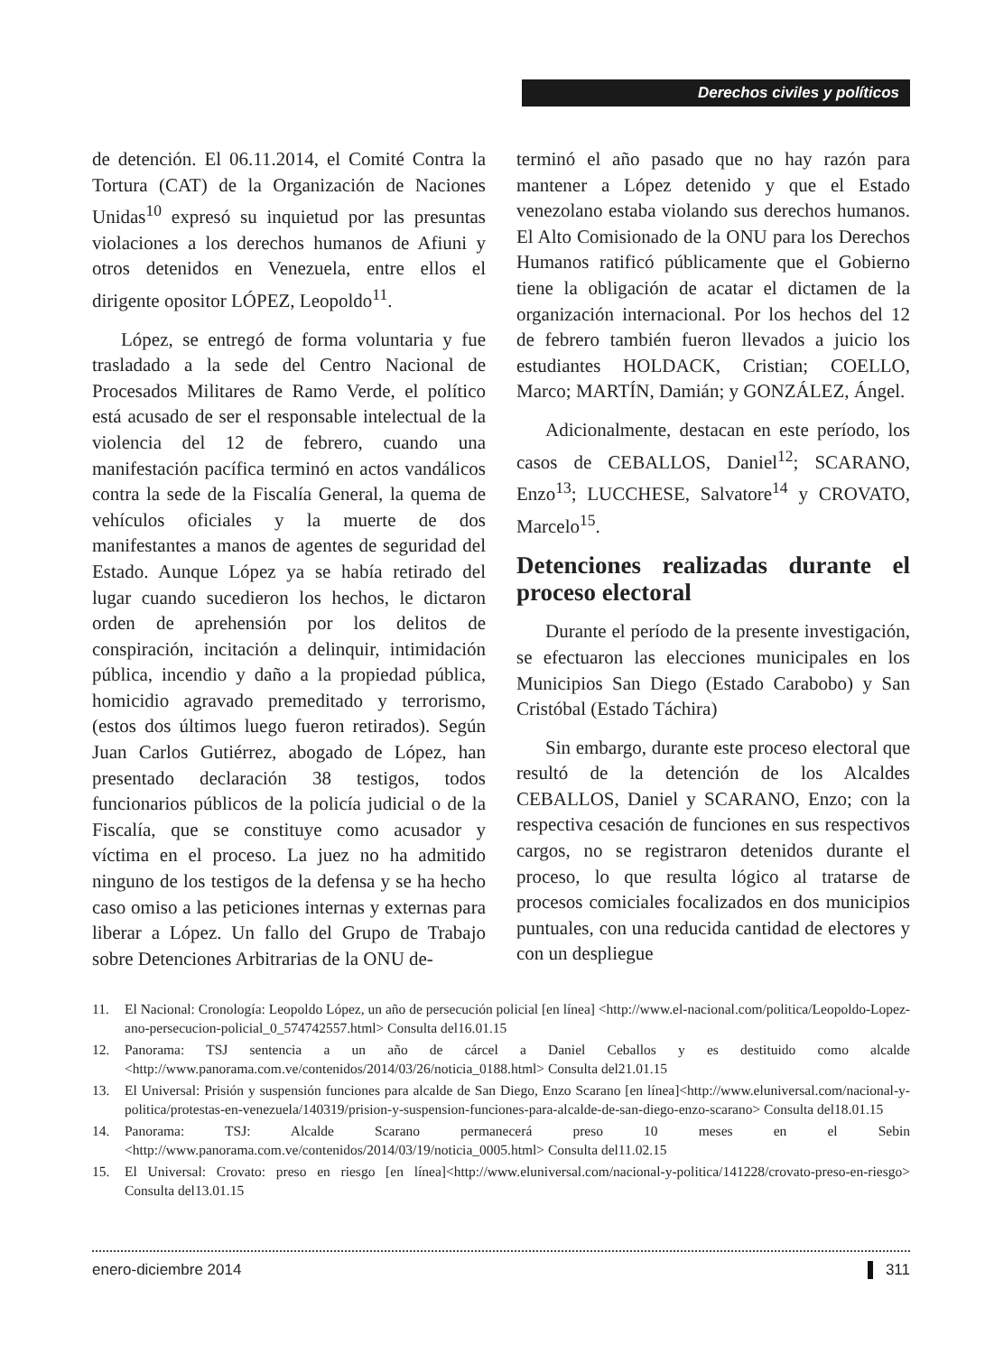Derechos civiles y políticos
de detención. El 06.11.2014, el Comité Contra la Tortura (CAT) de la Organización de Naciones Unidas<sup>10</sup> expresó su inquietud por las presuntas violaciones a los derechos humanos de Afiuni y otros detenidos en Venezuela, entre ellos el dirigente opositor LÓPEZ, Leopoldo<sup>11</sup>.
López, se entregó de forma voluntaria y fue trasladado a la sede del Centro Nacional de Procesados Militares de Ramo Verde, el político está acusado de ser el responsable intelectual de la violencia del 12 de febrero, cuando una manifestación pacífica terminó en actos vandálicos contra la sede de la Fiscalía General, la quema de vehículos oficiales y la muerte de dos manifestantes a manos de agentes de seguridad del Estado. Aunque López ya se había retirado del lugar cuando sucedieron los hechos, le dictaron orden de aprehensión por los delitos de conspiración, incitación a delinquir, intimidación pública, incendio y daño a la propiedad pública, homicidio agravado premeditado y terrorismo, (estos dos últimos luego fueron retirados). Según Juan Carlos Gutiérrez, abogado de López, han presentado declaración 38 testigos, todos funcionarios públicos de la policía judicial o de la Fiscalía, que se constituye como acusador y víctima en el proceso. La juez no ha admitido ninguno de los testigos de la defensa y se ha hecho caso omiso a las peticiones internas y externas para liberar a López. Un fallo del Grupo de Trabajo sobre Detenciones Arbitrarias de la ONU de-
terminó el año pasado que no hay razón para mantener a López detenido y que el Estado venezolano estaba violando sus derechos humanos. El Alto Comisionado de la ONU para los Derechos Humanos ratificó públicamente que el Gobierno tiene la obligación de acatar el dictamen de la organización internacional. Por los hechos del 12 de febrero también fueron llevados a juicio los estudiantes HOLDACK, Cristian; COELLO, Marco; MARTÍN, Damián; y GONZÁLEZ, Ángel.
Adicionalmente, destacan en este período, los casos de CEBALLOS, Daniel<sup>12</sup>; SCARANO, Enzo<sup>13</sup>; LUCCHESE, Salvatore<sup>14</sup> y CROVATO, Marcelo<sup>15</sup>.
Detenciones realizadas durante el proceso electoral
Durante el período de la presente investigación, se efectuaron las elecciones municipales en los Municipios San Diego (Estado Carabobo) y San Cristóbal (Estado Táchira)
Sin embargo, durante este proceso electoral que resultó de la detención de los Alcaldes CEBALLOS, Daniel y SCARANO, Enzo; con la respectiva cesación de funciones en sus respectivos cargos, no se registraron detenidos durante el proceso, lo que resulta lógico al tratarse de procesos comiciales focalizados en dos municipios puntuales, con una reducida cantidad de electores y con un despliegue
11. El Nacional: Cronología: Leopoldo López, un año de persecución policial [en línea] <http://www.el-nacional.com/politica/Leopoldo-Lopez-ano-persecucion-policial_0_574742557.html> Consulta del16.01.15
12. Panorama: TSJ sentencia a un año de cárcel a Daniel Ceballos y es destituido como alcalde <http://www.panorama.com.ve/contenidos/2014/03/26/noticia_0188.html> Consulta del21.01.15
13. El Universal: Prisión y suspensión funciones para alcalde de San Diego, Enzo Scarano [en línea]<http://www.eluniversal.com/nacional-y-politica/protestas-en-venezuela/140319/prision-y-suspension-funciones-para-alcalde-de-san-diego-enzo-scarano> Consulta del18.01.15
14. Panorama: TSJ: Alcalde Scarano permanecerá preso 10 meses en el Sebin <http://www.panorama.com.ve/contenidos/2014/03/19/noticia_0005.html> Consulta del11.02.15
15. El Universal: Crovato: preso en riesgo [en línea]<http://www.eluniversal.com/nacional-y-politica/141228/crovato-preso-en-riesgo> Consulta del13.01.15
enero-diciembre 2014 311